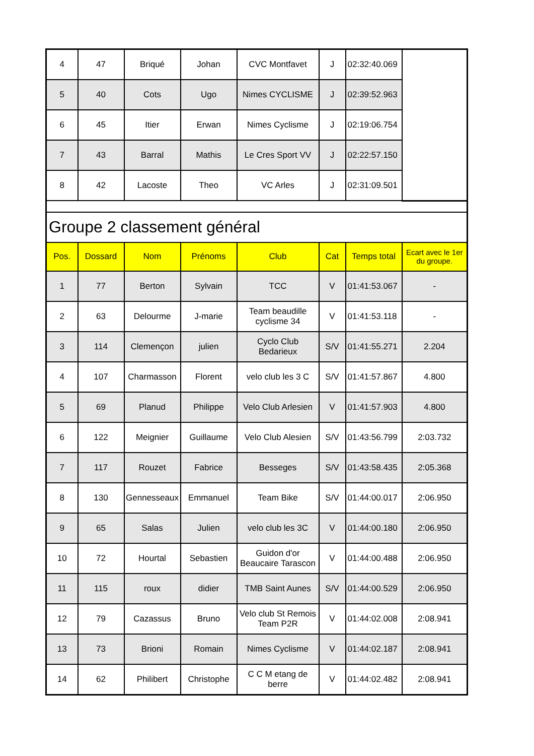| 4 | 47 | Briqué | Johan | CVC Montfavet | J | 02:32:40.069 | |
| 5 | 40 | Cots | Ugo | Nimes CYCLISME | J | 02:39:52.963 | |
| 6 | 45 | Itier | Erwan | Nimes Cyclisme | J | 02:19:06.754 | |
| 7 | 43 | Barral | Mathis | Le Cres Sport VV | J | 02:22:57.150 | |
| 8 | 42 | Lacoste | Theo | VC Arles | J | 02:31:09.501 | |
| Groupe 2 classement général | | | | | | | |
| Pos. | Dossard | Nom | Prénoms | Club | Cat | Temps total | Ecart avec le 1er du groupe. |
| 1 | 77 | Berton | Sylvain | TCC | V | 01:41:53.067 | - |
| 2 | 63 | Delourme | J-marie | Team beaudille cyclisme 34 | V | 01:41:53.118 | - |
| 3 | 114 | Clemençon | julien | Cyclo Club Bedarieux | S/V | 01:41:55.271 | 2.204 |
| 4 | 107 | Charmasson | Florent | velo club les 3 C | S/V | 01:41:57.867 | 4.800 |
| 5 | 69 | Planud | Philippe | Velo Club Arlesien | V | 01:41:57.903 | 4.800 |
| 6 | 122 | Meignier | Guillaume | Velo Club Alesien | S/V | 01:43:56.799 | 2:03.732 |
| 7 | 117 | Rouzet | Fabrice | Besseges | S/V | 01:43:58.435 | 2:05.368 |
| 8 | 130 | Gennesseaux | Emmanuel | Team Bike | S/V | 01:44:00.017 | 2:06.950 |
| 9 | 65 | Salas | Julien | velo club les 3C | V | 01:44:00.180 | 2:06.950 |
| 10 | 72 | Hourtal | Sebastien | Guidon d'or Beaucaire Tarascon | V | 01:44:00.488 | 2:06.950 |
| 11 | 115 | roux | didier | TMB Saint Aunes | S/V | 01:44:00.529 | 2:06.950 |
| 12 | 79 | Cazassus | Bruno | Velo club St Remois Team P2R | V | 01:44:02.008 | 2:08.941 |
| 13 | 73 | Brioni | Romain | Nimes Cyclisme | V | 01:44:02.187 | 2:08.941 |
| 14 | 62 | Philibert | Christophe | C C M etang de berre | V | 01:44:02.482 | 2:08.941 |